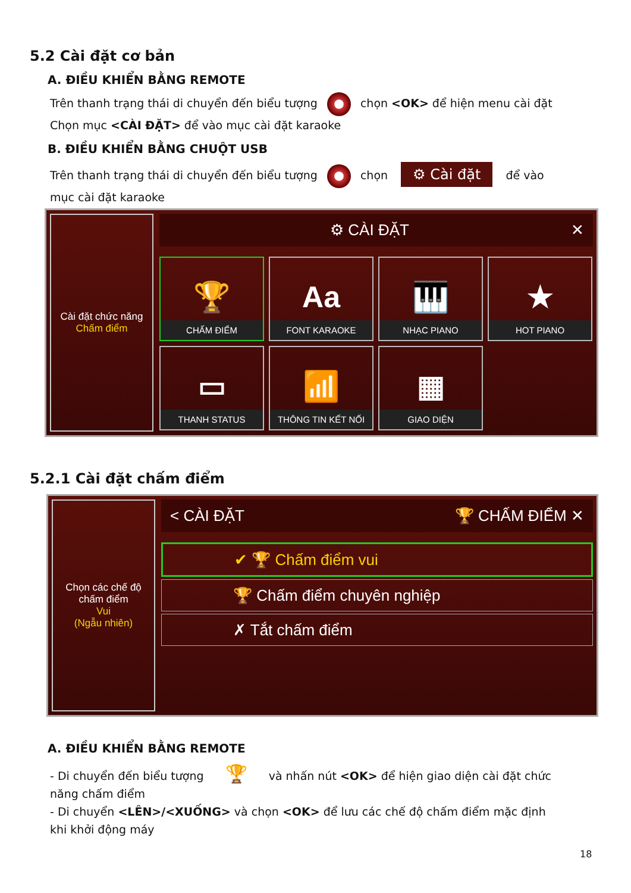5.2 Cài đặt cơ bản
A. ĐIỀU KHIỂN BẰNG REMOTE
Trên thanh trạng thái di chuyển đến biểu tượng chọn <OK> để hiện menu cài đặt
Chọn mục <CÀI ĐẶT> để vào mục cài đặt karaoke
B. ĐIỀU KHIỂN BẰNG CHUỘT USB
Trên thanh trạng thái di chuyển đến biểu tượng chọn ⚙ Cài đặt để vào
mục cài đặt karaoke
Cài đặt chức năng
Chấm điểm
⚙ CÀI ĐẶT ✕
🏆
CHẤM ĐIỂM
Aa
FONT KARAOKE
🎹
NHẠC PIANO
★
HOT PIANO
▭
THANH STATUS
📶
THÔNG TIN KẾT NỐI
▦
GIAO DIỆN
5.2.1 Cài đặt chấm điểm
Chọn các chế độ chấm điểm
Vui
(Ngẫu nhiên)
< CÀI ĐẶT 🏆 CHẤM ĐIỂM ✕
✔ 🏆 Chấm điểm vui
🏆 Chấm điểm chuyên nghiệp
✗ Tắt chấm điểm
A. ĐIỀU KHIỂN BẰNG REMOTE
- Di chuyển đến biểu tượng 🏆 và nhấn nút <OK> để hiện giao diện cài đặt chức
năng chấm điểm
- Di chuyển <LÊN>/<XUỐNG> và chọn <OK> để lưu các chế độ chấm điểm mặc định
khi khởi động máy
18